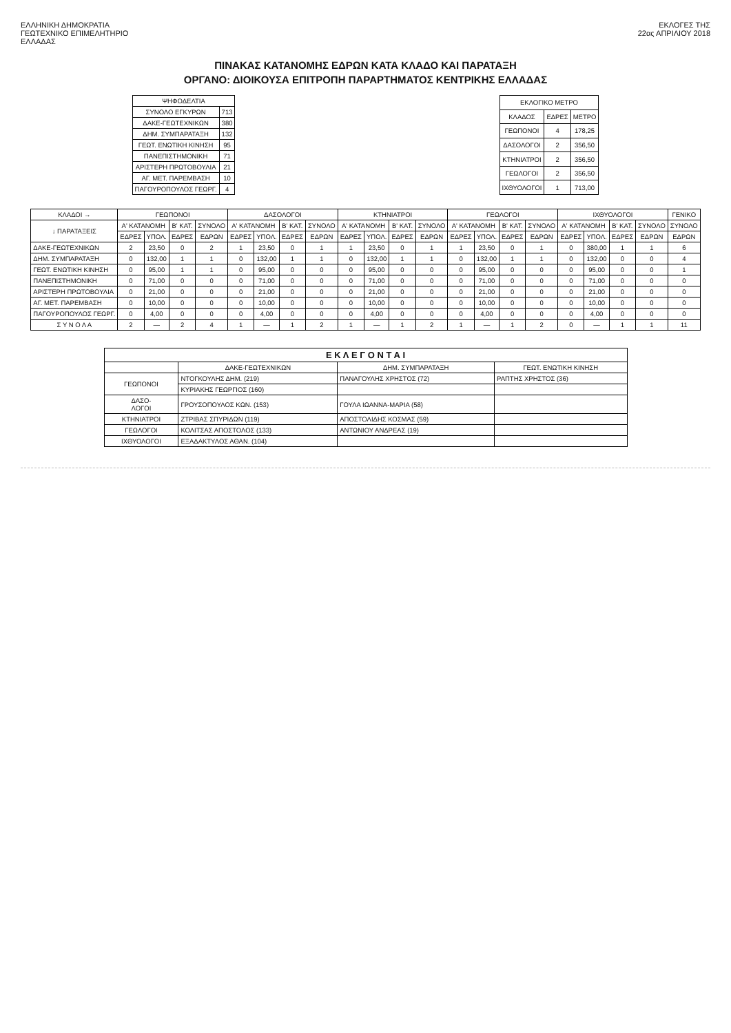ΕΛΛΗΝΙΚΗ ΔΗΜΟΚΡΑΤΙΑ
ΓΕΩΤΕΧΝΙΚΟ ΕΠΙΜΕΛΗΤΗΡΙΟ
ΕΛΛΑΔΑΣ
ΕΚΛΟΓΕΣ ΤΗΣ
22ας ΑΠΡΙΛΙΟΥ 2018
ΠΙΝΑΚΑΣ ΚΑΤΑΝΟΜΗΣ ΕΔΡΩΝ ΚΑΤΑ ΚΛΑΔΟ ΚΑΙ ΠΑΡΑΤΑΞΗ
ΟΡΓΑΝΟ: ΔΙΟΙΚΟΥΣΑ ΕΠΙΤΡΟΠΗ ΠΑΡΑΡΤΗΜΑΤΟΣ ΚΕΝΤΡΙΚΗΣ ΕΛΛΑΔΑΣ
| ΨΗΦΟΔΕΛΤΙΑ | |
| --- | --- |
| ΣΥΝΟΛΟ ΕΓΚΥΡΩΝ | 713 |
| ΔΑΚΕ-ΓΕΩΤΕΧΝΙΚΩΝ | 380 |
| ΔΗΜ. ΣΥΜΠΑΡΑΤΑΞΗ | 132 |
| ΓΕΩΤ. ΕΝΩΤΙΚΗ ΚΙΝΗΣΗ | 95 |
| ΠΑΝΕΠΙΣΤΗΜΟΝΙΚΗ | 71 |
| ΑΡΙΣΤΕΡΗ ΠΡΩΤΟΒΟΥΛΙΑ | 21 |
| ΑΓ. ΜΕΤ. ΠΑΡΕΜΒΑΣΗ | 10 |
| ΠΑΓΟΥΡΟΠΟΥΛΟΣ ΓΕΩΡΓ. | 4 |
| ΕΚΛΟΓΙΚΟ ΜΕΤΡΟ | | |
| --- | --- | --- |
| ΚΛΑΔΟΣ | ΕΔΡΕΣ | ΜΕΤΡΟ |
| ΓΕΩΠΟΝΟΙ | 4 | 178,25 |
| ΔΑΣΟΛΟΓΟΙ | 2 | 356,50 |
| ΚΤΗΝΙΑΤΡΟΙ | 2 | 356,50 |
| ΓΕΩΛΟΓΟΙ | 2 | 356,50 |
| ΙΧΘΥΟΛΟΓΟΙ | 1 | 713,00 |
| ΚΛΑΔΟΙ → | ΓΕΩΠΟΝΟΙ | | | | ΔΑΣΟΛΟΓΟΙ | | | | ΚΤΗΝΙΑΤΡΟΙ | | | | ΓΕΩΛΟΓΟΙ | | | | ΙΧΘΥΟΛΟΓΟΙ | | | | ΓΕΝΙΚΟ |
| --- | --- | --- | --- | --- | --- | --- | --- | --- | --- | --- | --- | --- | --- | --- | --- | --- | --- | --- | --- | --- | --- |
| ↓ ΠΑΡΑΤΑΞΕΙΣ | Α' ΚΑΤΑΝΟΜΗ | | Β' ΚΑΤ. | ΣΥΝΟΛΟ | Α' ΚΑΤΑΝΟΜΗ | | Β' ΚΑΤ. | ΣΥΝΟΛΟ | Α' ΚΑΤΑΝΟΜΗ | | Β' ΚΑΤ. | ΣΥΝΟΛΟ | Α' ΚΑΤΑΝΟΜΗ | | Β' ΚΑΤ. | ΣΥΝΟΛΟ | Α' ΚΑΤΑΝΟΜΗ | | Β' ΚΑΤ. | ΣΥΝΟΛΟ | ΣΥΝΟΛΟ |
| | ΕΔΡΕΣ | ΥΠΟΛ. | ΕΔΡΕΣ | ΕΔΡΩΝ | ΕΔΡΕΣ | ΥΠΟΛ. | ΕΔΡΕΣ | ΕΔΡΩΝ | ΕΔΡΕΣ | ΥΠΟΛ. | ΕΔΡΕΣ | ΕΔΡΩΝ | ΕΔΡΕΣ | ΥΠΟΛ. | ΕΔΡΕΣ | ΕΔΡΩΝ | ΕΔΡΕΣ | ΥΠΟΛ. | ΕΔΡΕΣ | ΕΔΡΩΝ | ΕΔΡΩΝ |
| ΔΑΚΕ-ΓΕΩΤΕΧΝΙΚΩΝ | 2 | 23,50 | 0 | 2 | 1 | 23,50 | 0 | 1 | 1 | 23,50 | 0 | 1 | 1 | 23,50 | 0 | 1 | 0 | 380,00 | 1 | 1 | 6 |
| ΔΗΜ. ΣΥΜΠΑΡΑΤΑΞΗ | 0 | 132,00 | 1 | 1 | 0 | 132,00 | 1 | 1 | 0 | 132,00 | 1 | 1 | 0 | 132,00 | 1 | 1 | 0 | 132,00 | 0 | 0 | 4 |
| ΓΕΩΤ. ΕΝΩΤΙΚΗ ΚΙΝΗΣΗ | 0 | 95,00 | 1 | 1 | 0 | 95,00 | 0 | 0 | 0 | 95,00 | 0 | 0 | 0 | 95,00 | 0 | 0 | 0 | 95,00 | 0 | 0 | 1 |
| ΠΑΝΕΠΙΣΤΗΜΟΝΙΚΗ | 0 | 71,00 | 0 | 0 | 0 | 71,00 | 0 | 0 | 0 | 71,00 | 0 | 0 | 0 | 71,00 | 0 | 0 | 0 | 71,00 | 0 | 0 | 0 |
| ΑΡΙΣΤΕΡΗ ΠΡΩΤΟΒΟΥΛΙΑ | 0 | 21,00 | 0 | 0 | 0 | 21,00 | 0 | 0 | 0 | 21,00 | 0 | 0 | 0 | 21,00 | 0 | 0 | 0 | 21,00 | 0 | 0 | 0 |
| ΑΓ. ΜΕΤ. ΠΑΡΕΜΒΑΣΗ | 0 | 10,00 | 0 | 0 | 0 | 10,00 | 0 | 0 | 0 | 10,00 | 0 | 0 | 0 | 10,00 | 0 | 0 | 0 | 10,00 | 0 | 0 | 0 |
| ΠΑΓΟΥΡΟΠΟΥΛΟΣ ΓΕΩΡΓ. | 0 | 4,00 | 0 | 0 | 0 | 4,00 | 0 | 0 | 0 | 4,00 | 0 | 0 | 0 | 4,00 | 0 | 0 | 0 | 4,00 | 0 | 0 | 0 |
| Σ Υ Ν Ο Λ Α | 2 | — | 2 | 4 | 1 | — | 1 | 2 | 1 | — | 1 | 2 | 1 | — | 1 | 2 | 0 | — | 1 | 1 | 11 |
| Ε Κ Λ Ε Γ Ο Ν Τ Α Ι | | | |
| --- | --- | --- | --- |
| | ΔΑΚΕ-ΓΕΩΤΕΧΝΙΚΩΝ | ΔΗΜ. ΣΥΜΠΑΡΑΤΑΞΗ | ΓΕΩΤ. ΕΝΩΤΙΚΗ ΚΙΝΗΣΗ |
| ΓΕΩΠΟΝΟΙ | ΝΤΟΓΚΟΥΛΗΣ ΔΗΜ. (219) | ΠΑΝΑΓΟΥΛΗΣ ΧΡΗΣΤΟΣ (72) | ΡΑΠΤΗΣ ΧΡΗΣΤΟΣ (36) |
| | ΚΥΡΙΑΚΗΣ ΓΕΩΡΓΙΟΣ (160) | | |
| ΔΑΣΟ- ΛΟΓΟΙ | ΓΡΟΥΣΟΠΟΥΛΟΣ ΚΩΝ. (153) | ΓΟΥΛΑ ΙΩΑΝΝΑ-ΜΑΡΙΑ (58) | |
| ΚΤΗΝΙΑΤΡΟΙ | ΖΤΡΙΒΑΣ ΣΠΥΡΙΔΩΝ (119) | ΑΠΟΣΤΟΛΙΔΗΣ ΚΟΣΜΑΣ (59) | |
| ΓΕΩΛΟΓΟΙ | ΚΟΛΙΤΣΑΣ ΑΠΟΣΤΟΛΟΣ (133) | ΑΝΤΩΝΙΟΥ ΑΝΔΡΕΑΣ (19) | |
| ΙΧΘΥΟΛΟΓΟΙ | ΕΞΑΔΑΚΤΥΛΟΣ ΑΘΑΝ. (104) | | |